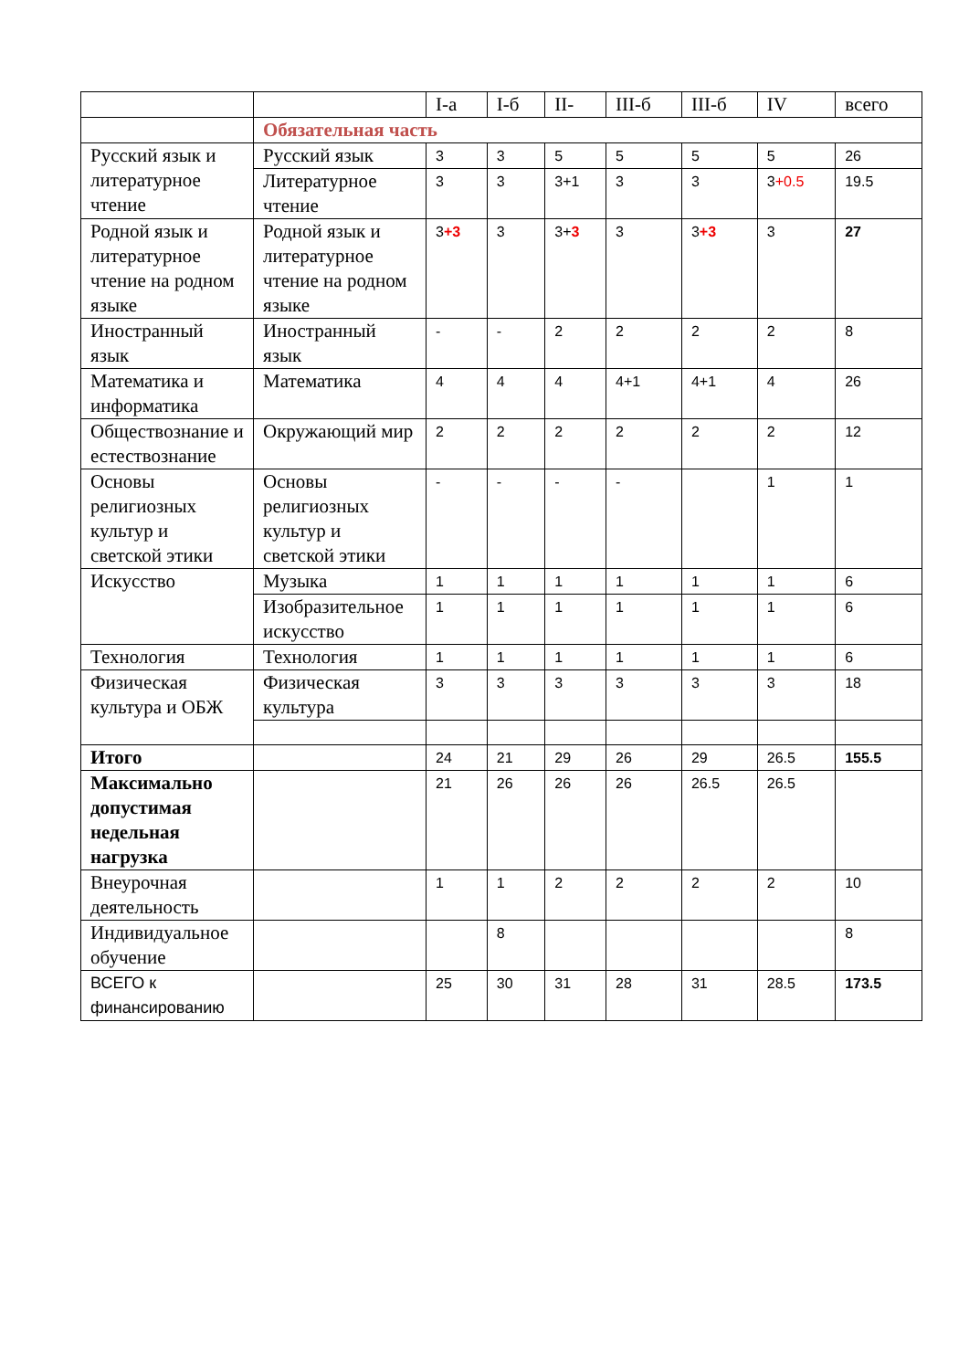| | | I-а | I-б | II- | III-б | III-б | IV | всего |
| --- | --- | --- | --- | --- | --- | --- | --- | --- |
| | Обязательная часть | | | | | | | |
| Русский язык и литературное чтение | Русский язык | 3 | 3 | 5 | 5 | 5 | 5 | 26 |
| | Литературное чтение | 3 | 3 | 3+1 | 3 | 3 | 3 +0.5 | 19.5 |
| Родной язык и литературное чтение на родном языке | Родной язык и литературное чтение на родном языке | 3 +3 | 3 | 3+ 3 | 3 | 3 +3 | 3 | 27 |
| Иностранный язык | Иностранный язык | - | - | 2 | 2 | 2 | 2 | 8 |
| Математика и информатика | Математика | 4 | 4 | 4 | 4+1 | 4+1 | 4 | 26 |
| Обществознание и естествознание | Окружающий мир | 2 | 2 | 2 | 2 | 2 | 2 | 12 |
| Основы религиозных культур и светской этики | Основы религиозных культур и светской этики | - | - | - | - | | 1 | 1 |
| Искусство | Музыка | 1 | 1 | 1 | 1 | 1 | 1 | 6 |
| | Изобразительное искусство | 1 | 1 | 1 | 1 | 1 | 1 | 6 |
| Технология | Технология | 1 | 1 | 1 | 1 | 1 | 1 | 6 |
| Физическая культура и ОБЖ | Физическая культура | 3 | 3 | 3 | 3 | 3 | 3 | 18 |
| Итого | | 24 | 21 | 29 | 26 | 29 | 26.5 | 155.5 |
| Максимально допустимая недельная нагрузка | | 21 | 26 | 26 | 26 | 26.5 | 26.5 | |
| Внеурочная деятельность | | 1 | 1 | 2 | 2 | 2 | 2 | 10 |
| Индивидуальное обучение | | | 8 | | | | | 8 |
| ВСЕГО к финансированию | | 25 | 30 | 31 | 28 | 31 | 28.5 | 173.5 |